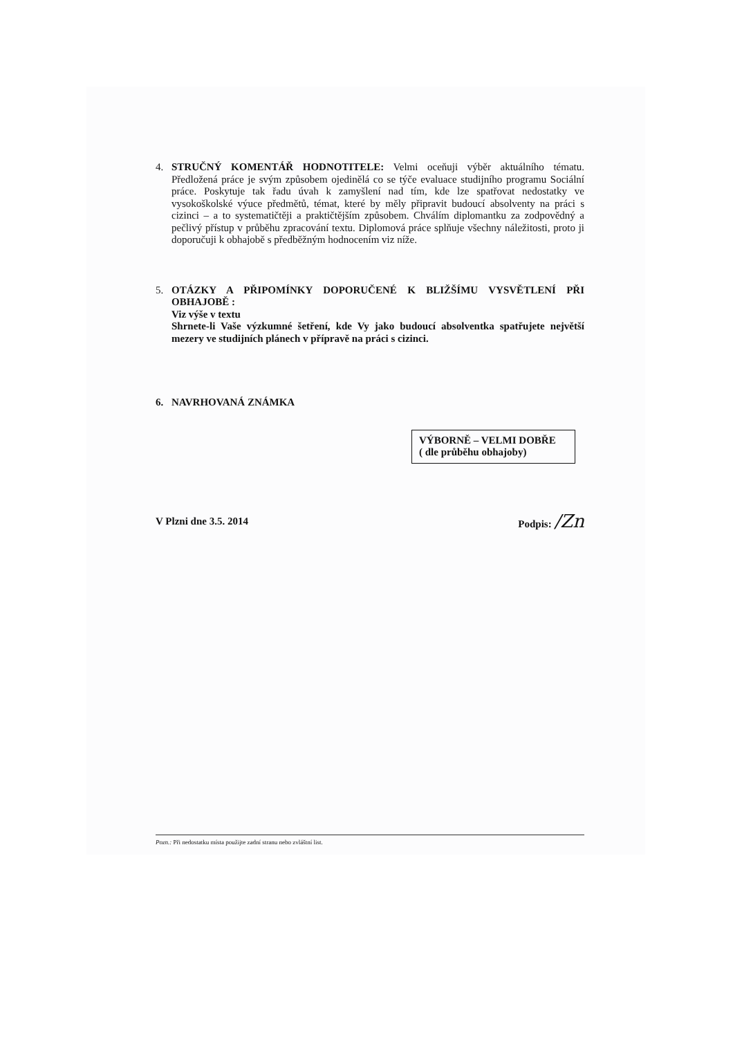4.
STRUČNÝ KOMENTÁŘ HODNOTITELE: Velmi oceňuji výběr aktuálního tématu. Předložená práce je svým způsobem ojedinělá co se týče evaluace studijního programu Sociální práce. Poskytuje tak řadu úvah k zamyšlení nad tím, kde lze spatřovat nedostatky ve vysokoškolské výuce předmětů, témat, které by měly připravit budoucí absolventy na práci s cizinci – a to systematičtěji a praktičtějším způsobem. Chválím diplomantku za zodpovědný a pečlivý přístup v průběhu zpracování textu. Diplomová práce splňuje všechny náležitosti, proto ji doporučuji k obhajobě s předběžným hodnocením viz níže.
5.
OTÁZKY A PŘIPOMÍNKY DOPORUČENÉ K BLIŽŠÍMU VYSVĚTLENÍ PŘI OBHAJOBĚ :
Viz výše v textu
Shrnete-li Vaše výzkumné šetření, kde Vy jako budoucí absolventka spatřujete největší mezery ve studijních plánech v přípravě na práci s cizinci.
6.
NAVRHOVANÁ ZNÁMKA
VÝBORNĚ – VELMI DOBŘE
( dle průběhu obhajoby)
V Plzni dne 3.5. 2014 Podpis: /Zn
Pozn.: Při nedostatku místa použijte zadní stranu nebo zvláštní list.